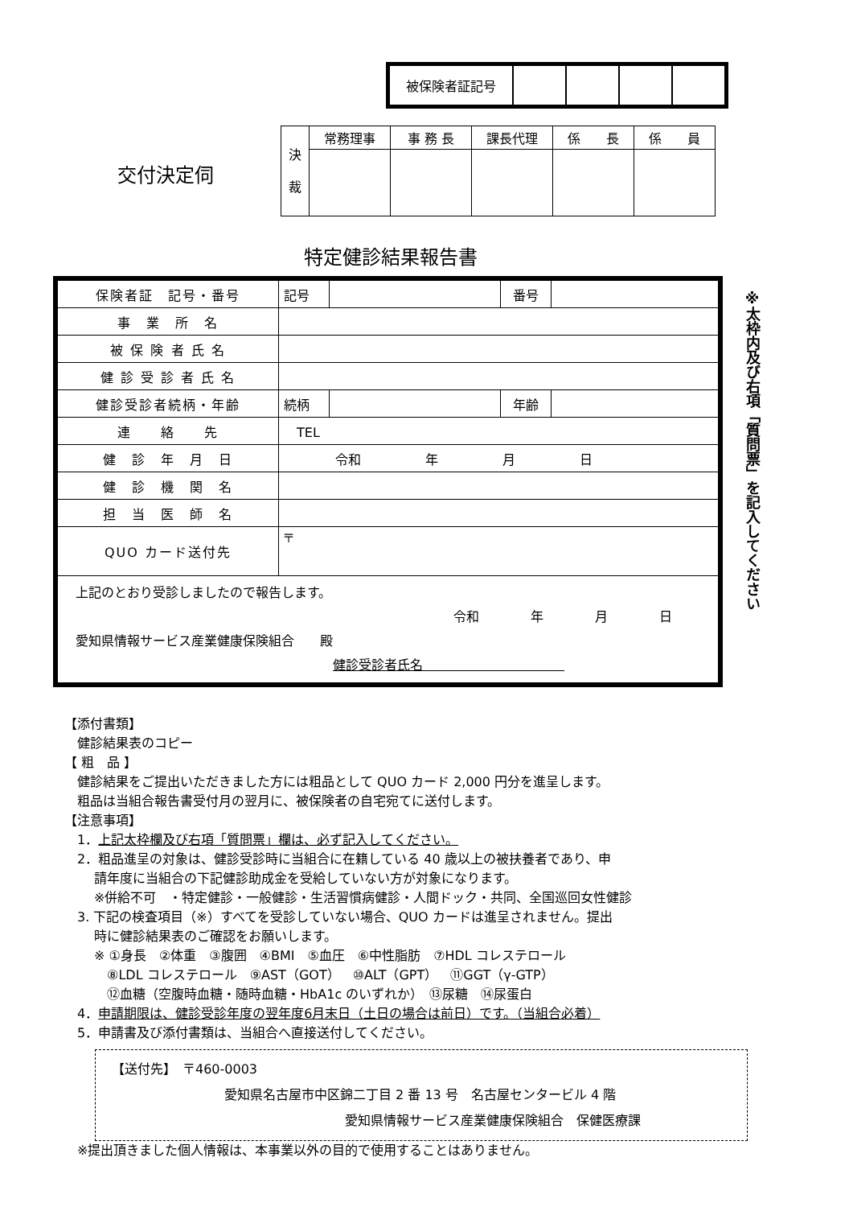| 被保険者証記号 | | | | |
交付決定伺
| 決 裁 | 常務理事 | 事 務 長 | 課長代理 | 係 長 | 係 員 |
特定健診結果報告書
| 保険者証 記号・番号 | 記号 | | 番号 | |
| 事 業 所 名 | | | | |
| 被 保 険 者 氏 名 | | | | |
| 健 診 受 診 者 氏 名 | | | | |
| 健診受診者続柄・年齢 | 続柄 | | 年齢 | |
| 連 絡 先 | TEL | | | |
| 健 診 年 月 日 | 令和 年 月 日 | | | |
| 健 診 機 関 名 | | | | |
| 担 当 医 師 名 | | | | |
| QUO カード送付先 | 〒 | | | |
| 上記のとおり受診しましたので報告します。 令和 年 月 日 愛知県情報サービス産業健康保険組合 殿 健診受診者氏名 | | | | |
※太枠内及び右項「質問票」を記入してください
【添付書類】
　健診結果表のコピー
【 粗　品 】
　健診結果をご提出いただきました方には粗品として QUO カード 2,000 円分を進呈します。
　粗品は当組合報告書受付月の翌月に、被保険者の自宅宛てに送付します。
【注意事項】
　1．上記太枠欄及び右項「質問票」欄は、必ず記入してください。
　2．粗品進呈の対象は、健診受診時に当組合に在籍している 40 歳以上の被扶養者であり、申
　　 請年度に当組合の下記健診助成金を受給していない方が対象になります。
　　 ※併給不可　・特定健診・一般健診・生活習慣病健診・人間ドック・共同、全国巡回女性健診
　3. 下記の検査項目（※）すべてを受診していない場合、QUO カードは進呈されません。提出
　　 時に健診結果表のご確認をお願いします。
　　 ※ ①身長　②体重　③腹囲　④BMI　⑤血圧　⑥中性脂肪　⑦HDL コレステロール
　　　 ⑧LDL コレステロール　⑨AST（GOT）　⑩ALT（GPT）　⑪GGT（γ-GTP）
　　　 ⑫血糖（空腹時血糖・随時血糖・HbA1c のいずれか）　⑬尿糖　⑭尿蛋白
　4．申請期限は、健診受診年度の翌年度6月末日（土日の場合は前日）です。（当組合必着）
　5．申請書及び添付書類は、当組合へ直接送付してください。
【送付先】　〒460-0003
愛知県名古屋市中区錦二丁目 2 番 13 号　名古屋センタービル 4 階
愛知県情報サービス産業健康保険組合　保健医療課
　※提出頂きました個人情報は、本事業以外の目的で使用することはありません。